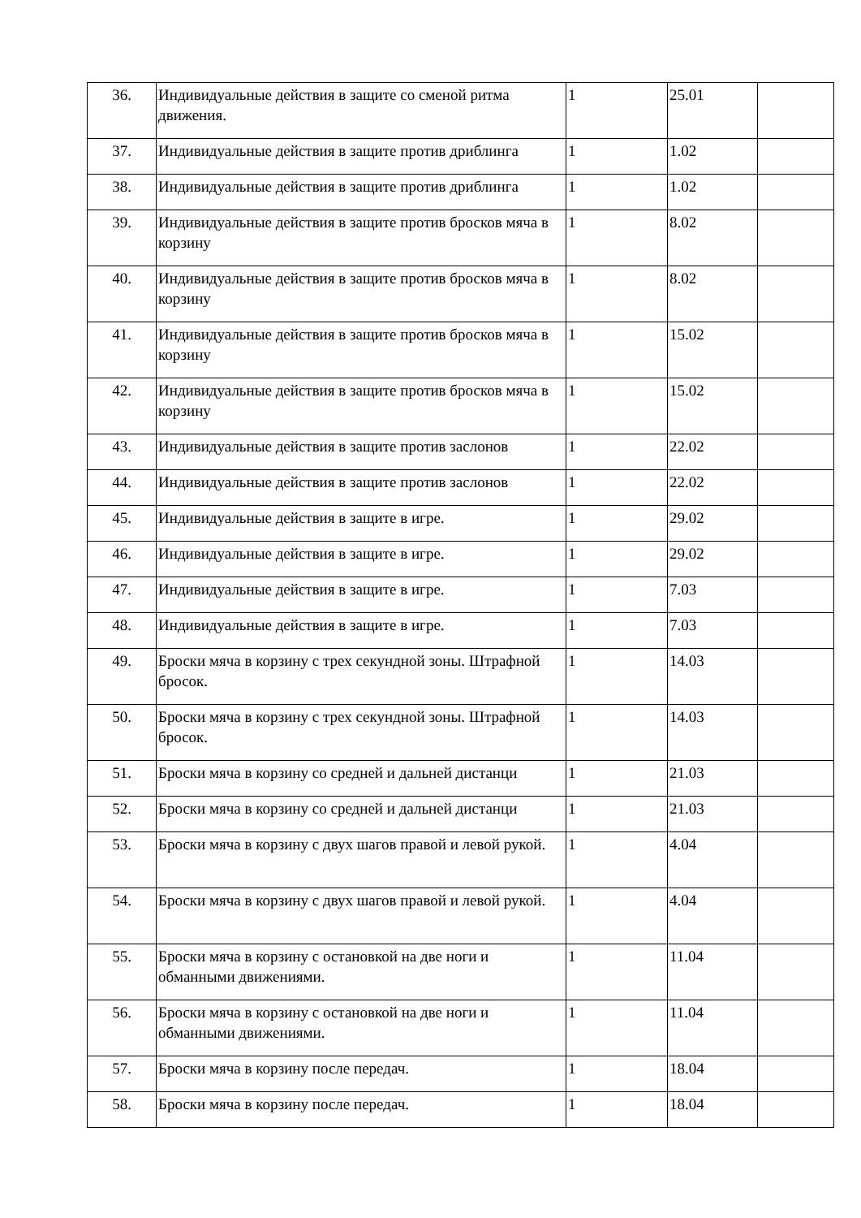| 36. | Индивидуальные действия в защите со сменой ритма движения. | 1 | 25.01 | |
| 37. | Индивидуальные действия в защите против дриблинга | 1 | 1.02 | |
| 38. | Индивидуальные действия в защите против дриблинга | 1 | 1.02 | |
| 39. | Индивидуальные действия в защите против бросков мяча в корзину | 1 | 8.02 | |
| 40. | Индивидуальные действия в защите против бросков мяча в корзину | 1 | 8.02 | |
| 41. | Индивидуальные действия в защите против бросков мяча в корзину | 1 | 15.02 | |
| 42. | Индивидуальные действия в защите против бросков мяча в корзину | 1 | 15.02 | |
| 43. | Индивидуальные действия в защите против заслонов | 1 | 22.02 | |
| 44. | Индивидуальные действия в защите против заслонов | 1 | 22.02 | |
| 45. | Индивидуальные действия в защите в игре. | 1 | 29.02 | |
| 46. | Индивидуальные действия в защите в игре. | 1 | 29.02 | |
| 47. | Индивидуальные действия в защите в игре. | 1 | 7.03 | |
| 48. | Индивидуальные действия в защите в игре. | 1 | 7.03 | |
| 49. | Броски мяча в корзину с трех секундной зоны. Штрафной бросок. | 1 | 14.03 | |
| 50. | Броски мяча в корзину с трех секундной зоны. Штрафной бросок. | 1 | 14.03 | |
| 51. | Броски мяча в корзину со средней и дальней дистанци | 1 | 21.03 | |
| 52. | Броски мяча в корзину со средней и дальней дистанци | 1 | 21.03 | |
| 53. | Броски мяча в корзину с двух шагов правой и левой рукой. | 1 | 4.04 | |
| 54. | Броски мяча в корзину с двух шагов правой и левой рукой. | 1 | 4.04 | |
| 55. | Броски мяча в корзину с остановкой на две ноги и обманными движениями. | 1 | 11.04 | |
| 56. | Броски мяча в корзину с остановкой на две ноги и обманными движениями. | 1 | 11.04 | |
| 57. | Броски мяча в корзину после передач. | 1 | 18.04 | |
| 58. | Броски мяча в корзину после передач. | 1 | 18.04 | |